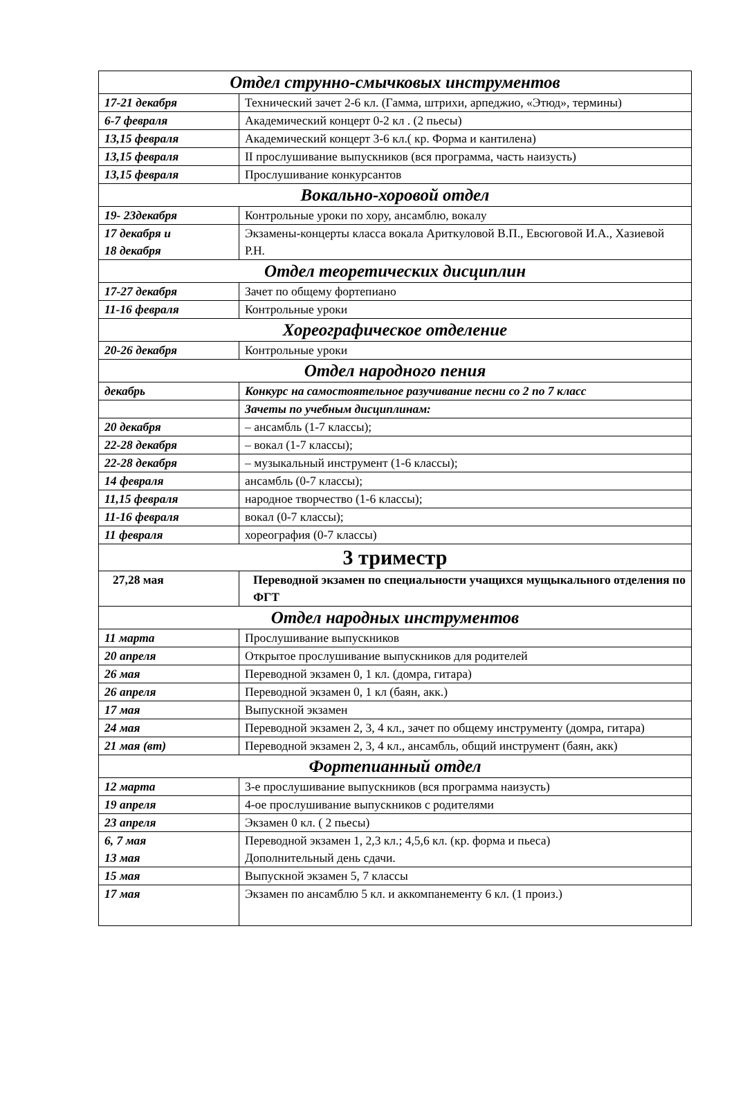| Отдел струнно-смычковых инструментов | |
| --- | --- |
| 17-21 декабря | Технический зачет 2-6 кл. (Гамма, штрихи, арпеджио, «Этюд», термины) |
| 6-7 февраля | Академический концерт 0-2 кл . (2 пьесы) |
| 13,15 февраля | Академический концерт 3-6 кл.( кр. Форма и кантилена) |
| 13,15 февраля | II прослушивание выпускников (вся программа, часть наизусть) |
| 13,15 февраля | Прослушивание конкурсантов |
| Вокально-хоровой отдел | |
| 19- 23декабря | Контрольные уроки по хору, ансамблю, вокалу |
| 17 декабря и 18 декабря | Экзамены-концерты класса вокала Ариткуловой В.П., Евсюговой И.А., Хазиевой Р.Н. |
| Отдел теоретических дисциплин | |
| 17-27 декабря | Зачет по общему фортепиано |
| 11-16 февраля | Контрольные уроки |
| Хореографическое отделение | |
| 20-26 декабря | Контрольные уроки |
| Отдел народного пения | |
| декабрь | Конкурс на самостоятельное разучивание песни со 2 по 7 класс |
| | Зачеты по учебным дисциплинам: |
| 20 декабря | – ансамбль (1-7 классы); |
| 22-28 декабря | – вокал (1-7 классы); |
| 22-28 декабря | – музыкальный инструмент (1-6 классы); |
| 14 февраля | ансамбль (0-7 классы); |
| 11,15 февраля | народное творчество (1-6 классы); |
| 11-16 февраля | вокал (0-7 классы); |
| 11 февраля | хореография (0-7 классы) |
| 3 триместр | |
| 27,28 мая | Переводной экзамен по специальности учащихся мущыкального отделения по ФГТ |
| Отдел народных инструментов | |
| 11 марта | Прослушивание выпускников |
| 20 апреля | Открытое прослушивание выпускников для родителей |
| 26 мая | Переводной экзамен 0, 1 кл. (домра, гитара) |
| 26 апреля | Переводной экзамен 0, 1 кл (баян, акк.) |
| 17 мая | Выпускной экзамен |
| 24 мая | Переводной экзамен 2, 3, 4 кл., зачет по общему инструменту (домра, гитара) |
| 21 мая (вт) | Переводной экзамен 2, 3, 4 кл., ансамбль, общий инструмент (баян, акк) |
| Фортепианный отдел | |
| 12 марта | 3-е прослушивание выпускников (вся программа наизусть) |
| 19 апреля | 4-ое прослушивание выпускников с родителями |
| 23 апреля | Экзамен 0 кл. ( 2 пьесы) |
| 6, 7 мая 13 мая | Переводной экзамен 1, 2,3 кл.; 4,5,6 кл. (кр. форма и пьеса) Дополнительный день сдачи. |
| 15 мая | Выпускной экзамен 5, 7 классы |
| 17 мая | Экзамен по ансамблю 5 кл. и аккомпанементу 6 кл. (1 произ.) |